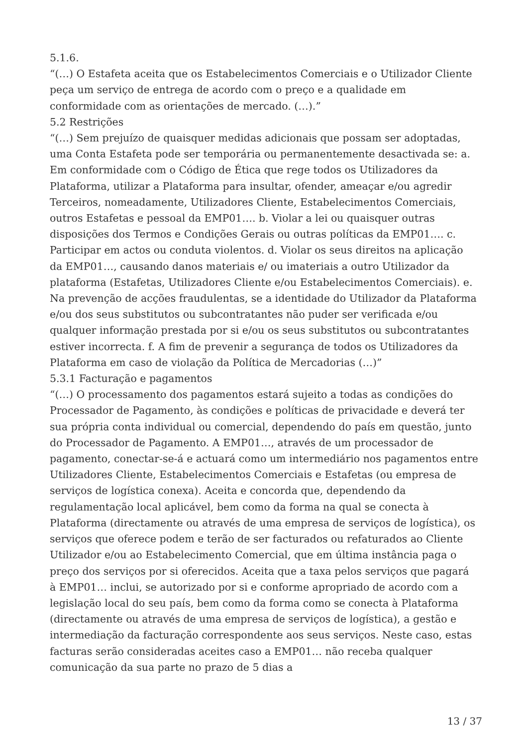5.1.6.
“(…) O Estafeta aceita que os Estabelecimentos Comerciais e o Utilizador Cliente peça um serviço de entrega de acordo com o preço e a qualidade em conformidade com as orientações de mercado. (…).”
5.2 Restrições
“(…) Sem prejuízo de quaisquer medidas adicionais que possam ser adoptadas, uma Conta Estafeta pode ser temporária ou permanentemente desactivada se: a. Em conformidade com o Código de Ética que rege todos os Utilizadores da Plataforma, utilizar a Plataforma para insultar, ofender, ameaçar e/ou agredir Terceiros, nomeadamente, Utilizadores Cliente, Estabelecimentos Comerciais, outros Estafetas e pessoal da EMP01…. b. Violar a lei ou quaisquer outras disposições dos Termos e Condições Gerais ou outras políticas da EMP01…. c. Participar em actos ou conduta violentos. d. Violar os seus direitos na aplicação da EMP01…, causando danos materiais e/ ou imateriais a outro Utilizador da plataforma (Estafetas, Utilizadores Cliente e/ou Estabelecimentos Comerciais). e. Na prevenção de acções fraudulentas, se a identidade do Utilizador da Plataforma e/ou dos seus substitutos ou subcontratantes não puder ser verificada e/ou qualquer informação prestada por si e/ou os seus substitutos ou subcontratantes estiver incorrecta. f. A fim de prevenir a segurança de todos os Utilizadores da Plataforma em caso de violação da Política de Mercadorias (…)”
5.3.1 Facturação e pagamentos
“(…) O processamento dos pagamentos estará sujeito a todas as condições do Processador de Pagamento, às condições e políticas de privacidade e deverá ter sua própria conta individual ou comercial, dependendo do país em questão, junto do Processador de Pagamento. A EMP01…, através de um processador de pagamento, conectar-se-á e actuará como um intermediário nos pagamentos entre Utilizadores Cliente, Estabelecimentos Comerciais e Estafetas (ou empresa de serviços de logística conexa). Aceita e concorda que, dependendo da regulamentação local aplicável, bem como da forma na qual se conecta à Plataforma (directamente ou através de uma empresa de serviços de logística), os serviços que oferece podem e terão de ser facturados ou refaturados ao Cliente Utilizador e/ou ao Estabelecimento Comercial, que em última instância paga o preço dos serviços por si oferecidos. Aceita que a taxa pelos serviços que pagará à EMP01… inclui, se autorizado por si e conforme apropriado de acordo com a legislação local do seu país, bem como da forma como se conecta à Plataforma (directamente ou através de uma empresa de serviços de logística), a gestão e intermediação da facturação correspondente aos seus serviços. Neste caso, estas facturas serão consideradas aceites caso a EMP01… não receba qualquer comunicação da sua parte no prazo de 5 dias a
13 / 37